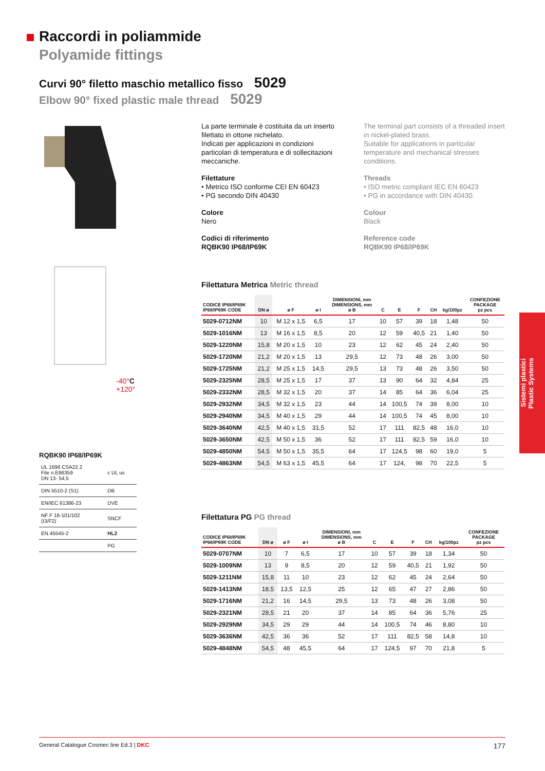Raccordi in poliammide
Polyamide fittings
Curvi 90° filetto maschio metallico fisso 5029
Elbow 90° fixed plastic male thread 5029
-40°C +120°
RQBK90 IP68/IP69K
| UL 1696 CSA22.2 File n.E86359 DN 13- 54,5 | c UL us |
| DIN 5510-2 (S1) | DB |
| EN/IEC 61386-23 | DVE |
| NF F 16-101/102 (I3/F2) | SNCF |
| EN 45545-2 | HL2 |
| | PG |
La parte terminale è costituita da un inserto filettato in ottone nichelato.
Indicati per applicazioni in condizioni particolari di temperatura e di sollecitazioni meccaniche.
Filettature
• Metrico ISO conforme CEI EN 60423
• PG secondo DIN 40430
Colore
Nero
Codici di riferimento
RQBK90 IP68/IP69K
The terminal part consists of a threaded insert in nickel-plated brass.
Suitable for applications in particular temperature and mechanical stresses conditions.
Threads
• ISO metric compliant IEC EN 60423
• PG in accordance with DIN 40430.
Colour
Black
Reference code
RQBK90 IP68/IP69K
Filettatura Metrica Metric thread
| CODICE IP68/IP69K IP68/IP69K CODE | DN ø | ø F | ø I | DIMENSIONI, mm DIMENSIONS, mm ø B | C | E | F | CH | kg/100pz | CONFEZIONE PACKAGE pz pcs |
| --- | --- | --- | --- | --- | --- | --- | --- | --- | --- | --- |
| 5029-0712NM | 10 | M 12 x 1,5 | 6,5 | 17 | 10 | 57 | 39 | 18 | 1,48 | 50 |
| 5029-1016NM | 13 | M 16 x 1,5 | 8,5 | 20 | 12 | 59 | 40,5 | 21 | 1,40 | 50 |
| 5029-1220NM | 15,8 | M 20 x 1,5 | 10 | 23 | 12 | 62 | 45 | 24 | 2,40 | 50 |
| 5029-1720NM | 21,2 | M 20 x 1,5 | 13 | 29,5 | 12 | 73 | 48 | 26 | 3,00 | 50 |
| 5029-1725NM | 21,2 | M 25 x 1,5 | 14,5 | 29,5 | 13 | 73 | 48 | 26 | 3,50 | 50 |
| 5029-2325NM | 28,5 | M 25 x 1,5 | 17 | 37 | 13 | 90 | 64 | 32 | 4,84 | 25 |
| 5029-2332NM | 28,5 | M 32 x 1,5 | 20 | 37 | 14 | 85 | 64 | 36 | 6,04 | 25 |
| 5029-2932NM | 34,5 | M 32 x 1,5 | 23 | 44 | 14 | 100,5 | 74 | 39 | 8,00 | 10 |
| 5029-2940NM | 34,5 | M 40 x 1,5 | 29 | 44 | 14 | 100,5 | 74 | 45 | 8,00 | 10 |
| 5029-3640NM | 42,5 | M 40 x 1,5 | 31,5 | 52 | 17 | 111 | 82,5 | 48 | 16,0 | 10 |
| 5029-3650NM | 42,5 | M 50 x 1,5 | 36 | 52 | 17 | 111 | 82,5 | 59 | 16,0 | 10 |
| 5029-4850NM | 54,5 | M 50 x 1,5 | 35,5 | 64 | 17 | 124,5 | 98 | 60 | 19,0 | 5 |
| 5029-4863NM | 54,5 | M 63 x 1,5 | 45,5 | 64 | 17 | 124, | 98 | 70 | 22,5 | 5 |
Filettatura PG PG thread
| CODICE IP68/IP69K IP68/IP69K CODE | DN ø | ø F | ø I | DIMENSIONI, mm DIMENSIONS, mm ø B | C | E | F | CH | kg/100pz | CONFEZIONE PACKAGE pz pcs |
| --- | --- | --- | --- | --- | --- | --- | --- | --- | --- | --- |
| 5029-0707NM | 10 | 7 | 6,5 | 17 | 10 | 57 | 39 | 18 | 1,34 | 50 |
| 5029-1009NM | 13 | 9 | 8,5 | 20 | 12 | 59 | 40,5 | 21 | 1,92 | 50 |
| 5029-1211NM | 15,8 | 11 | 10 | 23 | 12 | 62 | 45 | 24 | 2,64 | 50 |
| 5029-1413NM | 18,5 | 13,5 | 12,5 | 25 | 12 | 65 | 47 | 27 | 2,86 | 50 |
| 5029-1716NM | 21,2 | 16 | 14,5 | 29,5 | 13 | 73 | 48 | 26 | 3,08 | 50 |
| 5029-2321NM | 28,5 | 21 | 20 | 37 | 14 | 85 | 64 | 36 | 5,76 | 25 |
| 5029-2929NM | 34,5 | 29 | 29 | 44 | 14 | 100,5 | 74 | 46 | 8,80 | 10 |
| 5029-3636NM | 42,5 | 36 | 36 | 52 | 17 | 111 | 82,5 | 58 | 14,8 | 10 |
| 5029-4848NM | 54,5 | 48 | 45,5 | 64 | 17 | 124,5 | 97 | 70 | 21,8 | 5 |
Sistemi plastici
Plastic Systems
General Catalogue Cosmec line Ed.3 | DKC 177